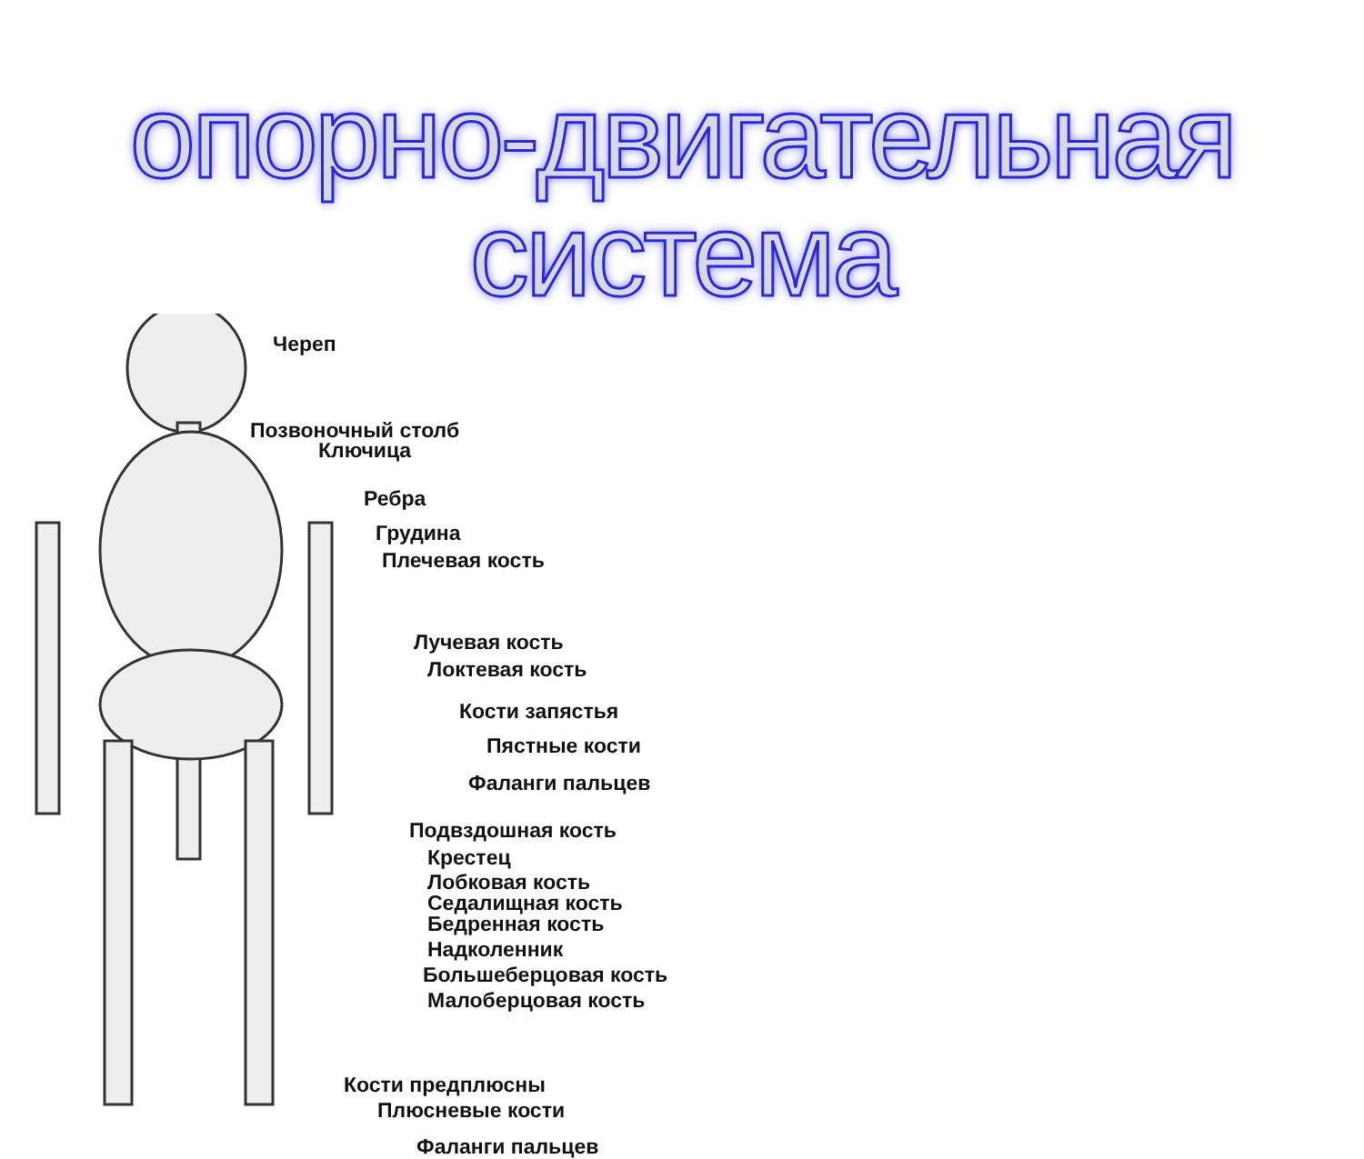опорно-двигательная система
Череп
Позвоночный столб
Ключица
Ребра
Грудина
Плечевая кость
Лучевая кость
Локтевая кость
Кости запястья
Пястные кости
Фаланги пальцев
Подвздошная кость
Крестец
Лобковая кость
Седалищная кость
Бедренная кость
Надколенник
Большеберцовая кость
Малоберцовая кость
Кости предплюсны
Плюсневые кости
Фаланги пальцев